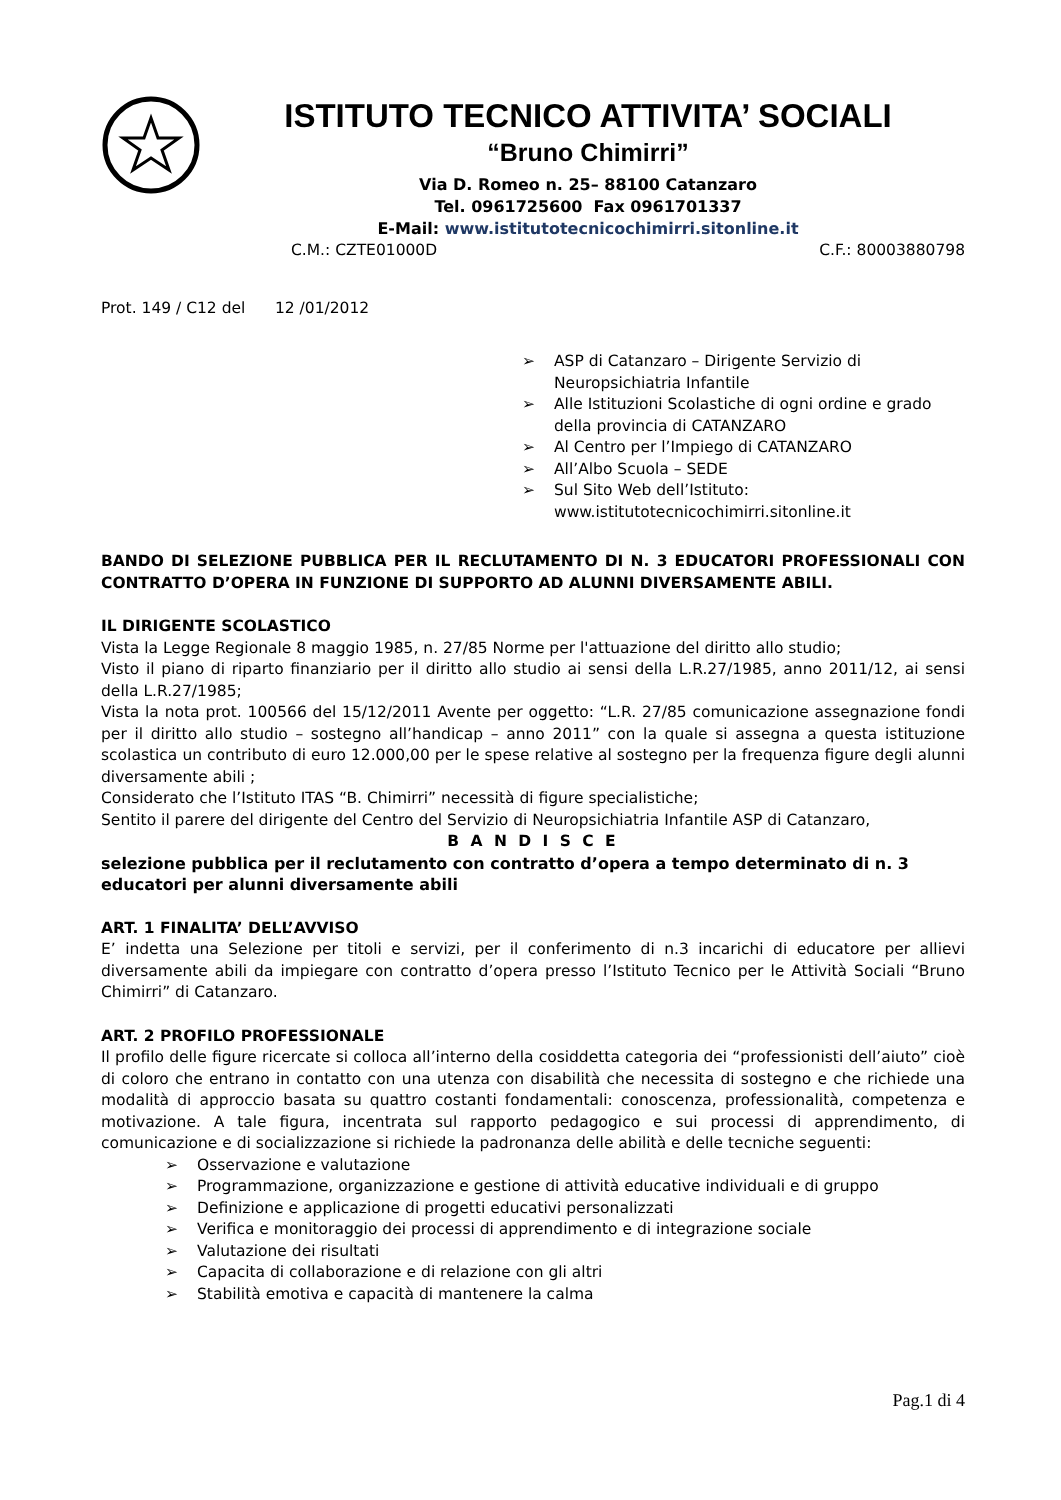ISTITUTO TECNICO ATTIVITA’ SOCIALI
“Bruno Chimirri”
Via D. Romeo n. 25– 88100 Catanzaro
Tel. 0961725600 Fax 0961701337
E-Mail: www.istitutotecnicochimirri.sitonline.it
C.M.: CZTE01000D C.F.: 80003880798
Prot. 149 / C12 del 12 /01/2012
➢ ASP di Catanzaro – Dirigente Servizio di Neuropsichiatria Infantile
➢ Alle Istituzioni Scolastiche di ogni ordine e grado della provincia di CATANZARO
➢ Al Centro per l’Impiego di CATANZARO
➢ All’Albo Scuola – SEDE
➢ Sul Sito Web dell’Istituto: www.istitutotecnicochimirri.sitonline.it
BANDO DI SELEZIONE PUBBLICA PER IL RECLUTAMENTO DI N. 3 EDUCATORI PROFESSIONALI CON CONTRATTO D’OPERA IN FUNZIONE DI SUPPORTO AD ALUNNI DIVERSAMENTE ABILI.
IL DIRIGENTE SCOLASTICO
Vista la Legge Regionale 8 maggio 1985, n. 27/85 Norme per l'attuazione del diritto allo studio;
Visto il piano di riparto finanziario per il diritto allo studio ai sensi della L.R.27/1985, anno 2011/12, ai sensi della L.R.27/1985;
Vista la nota prot. 100566 del 15/12/2011 Avente per oggetto: “L.R. 27/85 comunicazione assegnazione fondi per il diritto allo studio – sostegno all’handicap – anno 2011” con la quale si assegna a questa istituzione scolastica un contributo di euro 12.000,00 per le spese relative al sostegno per la frequenza figure degli alunni diversamente abili ;
Considerato che l’Istituto ITAS “B. Chimirri” necessità di figure specialistiche;
Sentito il parere del dirigente del Centro del Servizio di Neuropsichiatria Infantile ASP di Catanzaro,
B A N D I S C E
selezione pubblica per il reclutamento con contratto d’opera a tempo determinato di n. 3 educatori per alunni diversamente abili
ART. 1 FINALITA’ DELL’AVVISO
E’ indetta una Selezione per titoli e servizi, per il conferimento di n.3 incarichi di educatore per allievi diversamente abili da impiegare con contratto d’opera presso l’Istituto Tecnico per le Attività Sociali “Bruno Chimirri” di Catanzaro.
ART. 2 PROFILO PROFESSIONALE
Il profilo delle figure ricercate si colloca all’interno della cosiddetta categoria dei “professionisti dell’aiuto” cioè di coloro che entrano in contatto con una utenza con disabilità che necessita di sostegno e che richiede una modalità di approccio basata su quattro costanti fondamentali: conoscenza, professionalità, competenza e motivazione. A tale figura, incentrata sul rapporto pedagogico e sui processi di apprendimento, di comunicazione e di socializzazione si richiede la padronanza delle abilità e delle tecniche seguenti:
➢ Osservazione e valutazione
➢ Programmazione, organizzazione e gestione di attività educative individuali e di gruppo
➢ Definizione e applicazione di progetti educativi personalizzati
➢ Verifica e monitoraggio dei processi di apprendimento e di integrazione sociale
➢ Valutazione dei risultati
➢ Capacita di collaborazione e di relazione con gli altri
➢ Stabilità emotiva e capacità di mantenere la calma
Pag.1 di 4